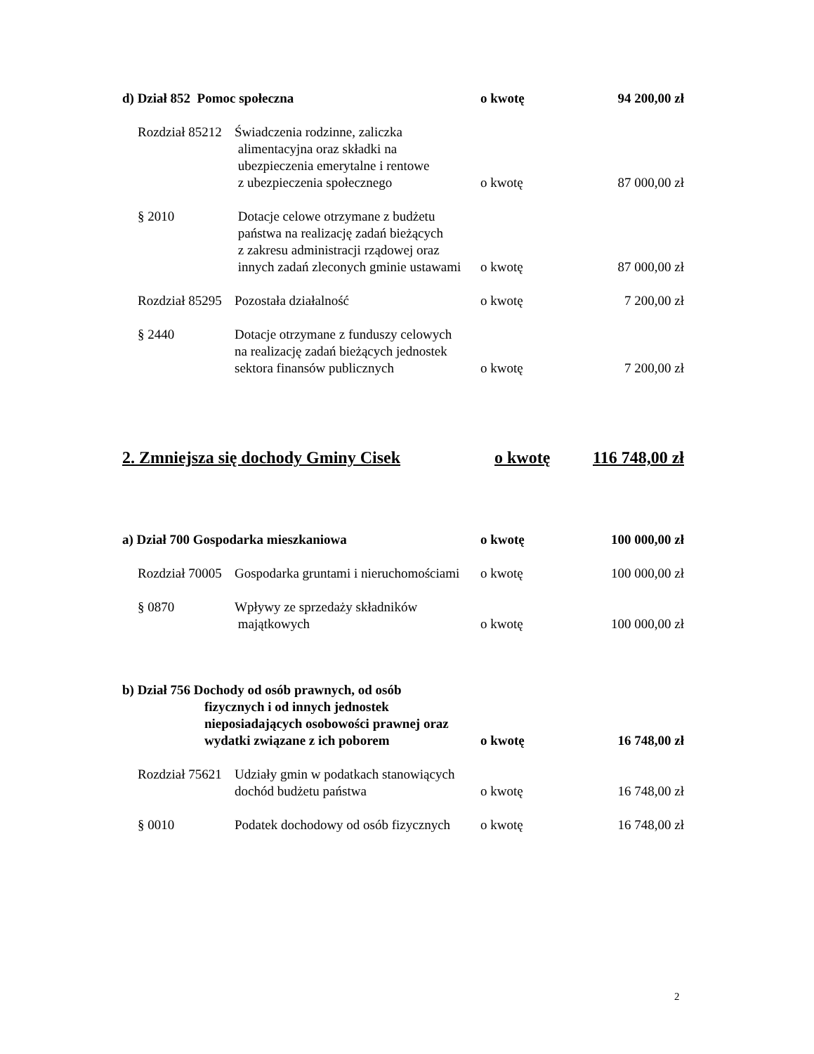d) Dział 852 Pomoc społeczna o kwotę 94 200,00 zł
Rozdział 85212
Świadczenia rodzinne, zaliczka
alimentacyjna oraz składki na
ubezpieczenia emerytalne i rentowe
z ubezpieczenia społecznego
o kwotę 87 000,00 zł
§ 2010 Dotacje celowe otrzymane z budżetu
państwa na realizację zadań bieżących
z zakresu administracji rządowej oraz
innych zadań zleconych gminie ustawami
o kwotę 87 000,00 zł
Rozdział 85295
Pozostała działalność o kwotę 7 200,00 zł
§ 2440 Dotacje otrzymane z funduszy celowych
na realizację zadań bieżących jednostek
sektora finansów publicznych
o kwotę 7 200,00 zł
2. Zmniejsza się dochody Gminy Cisek o kwotę 116 748,00 zł
a) Dział 700 Gospodarka mieszkaniowa o kwotę 100 000,00 zł
Rozdział 70005
Gospodarka gruntami i nieruchomościami
o kwotę 100 000,00 zł
§ 0870 Wpływy ze sprzedaży składników
majątkowych
o kwotę 100 000,00 zł
b) Dział 756 Dochody od osób prawnych, od osób
fizycznych i od innych jednostek
nieposiadających osobowości prawnej oraz
wydatki związane z ich poborem o kwotę 16 748,00 zł
Rozdział 75621
Udziały gmin w podatkach stanowiących
dochód budżetu państwa
o kwotę 16 748,00 zł
§ 0010 Podatek dochodowy od osób fizycznych
o kwotę 16 748,00 zł
2